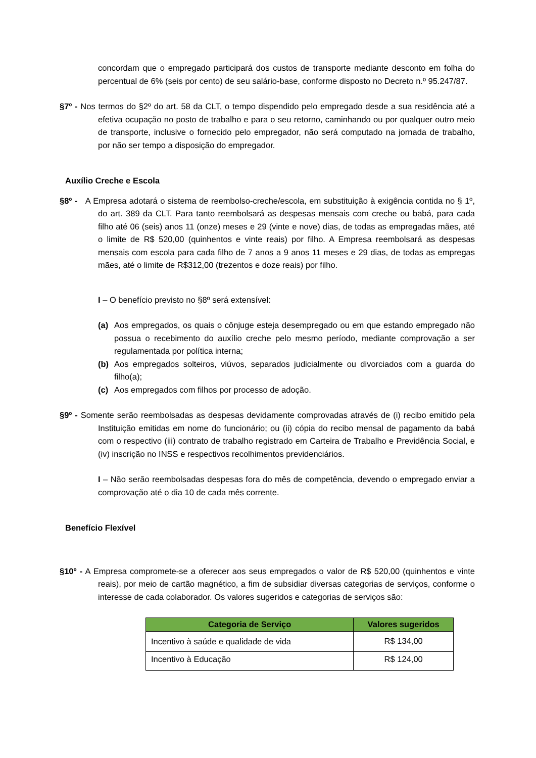concordam que o empregado participará dos custos de transporte mediante desconto em folha do percentual de 6% (seis por cento) de seu salário-base, conforme disposto no Decreto n.º 95.247/87.
§7º - Nos termos do §2º do art. 58 da CLT, o tempo dispendido pelo empregado desde a sua residência até a efetiva ocupação no posto de trabalho e para o seu retorno, caminhando ou por qualquer outro meio de transporte, inclusive o fornecido pelo empregador, não será computado na jornada de trabalho, por não ser tempo a disposição do empregador.
Auxílio Creche e Escola
§8º - A Empresa adotará o sistema de reembolso-creche/escola, em substituição à exigência contida no § 1º, do art. 389 da CLT. Para tanto reembolsará as despesas mensais com creche ou babá, para cada filho até 06 (seis) anos 11 (onze) meses e 29 (vinte e nove) dias, de todas as empregadas mães, até o limite de R$ 520,00 (quinhentos e vinte reais) por filho. A Empresa reembolsará as despesas mensais com escola para cada filho de 7 anos a 9 anos 11 meses e 29 dias, de todas as empregas mães, até o limite de R$312,00 (trezentos e doze reais) por filho.
I – O benefício previsto no §8º será extensível:
(a) Aos empregados, os quais o cônjuge esteja desempregado ou em que estando empregado não possua o recebimento do auxílio creche pelo mesmo período, mediante comprovação a ser regulamentada por política interna;
(b) Aos empregados solteiros, viúvos, separados judicialmente ou divorciados com a guarda do filho(a);
(c) Aos empregados com filhos por processo de adoção.
§9º - Somente serão reembolsadas as despesas devidamente comprovadas através de (i) recibo emitido pela Instituição emitidas em nome do funcionário; ou (ii) cópia do recibo mensal de pagamento da babá com o respectivo (iii) contrato de trabalho registrado em Carteira de Trabalho e Previdência Social, e (iv) inscrição no INSS e respectivos recolhimentos previdenciários.
I – Não serão reembolsadas despesas fora do mês de competência, devendo o empregado enviar a comprovação até o dia 10 de cada mês corrente.
Benefício Flexível
§10º - A Empresa compromete-se a oferecer aos seus empregados o valor de R$ 520,00 (quinhentos e vinte reais), por meio de cartão magnético, a fim de subsidiar diversas categorias de serviços, conforme o interesse de cada colaborador. Os valores sugeridos e categorias de serviços são:
| Categoria de Serviço | Valores sugeridos |
| --- | --- |
| Incentivo à saúde e qualidade de vida | R$ 134,00 |
| Incentivo à Educação | R$ 124,00 |